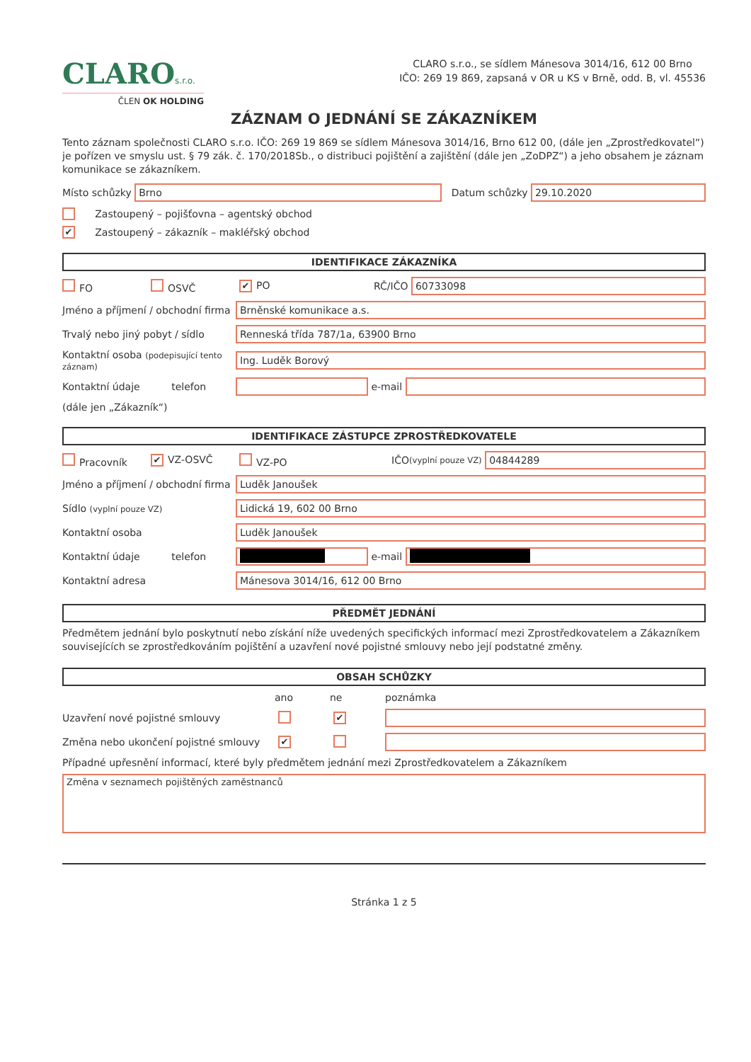CLARO s.r.o.
ČLEN OK HOLDING
CLARO s.r.o., se sídlem Mánesova 3014/16, 612 00 Brno
IČO: 269 19 869, zapsaná v OR u KS v Brně, odd. B, vl. 45536
ZÁZNAM O JEDNÁNÍ SE ZÁKAZNÍKEM
Tento záznam společnosti CLARO s.r.o. IČO: 269 19 869 se sídlem Mánesova 3014/16, Brno 612 00, (dále jen „Zprostředkovatel“) je pořízen ve smyslu ust. § 79 zák. č. 170/2018Sb., o distribuci pojištění a zajištění (dále jen „ZoDPZ“) a jeho obsahem je záznam komunikace se zákazníkem.
Místo schůzky Brno Datum schůzky 29.10.2020
Zastoupený – pojišťovna – agentský obchod
✔ Zastoupený – zákazník – makléřský obchod
IDENTIFIKACE ZÁKAZNÍKA
FO OSVČ ✔ PO RČ/IČO 60733098
Jméno a příjmení / obchodní firma Brněnské komunikace a.s.
Trvalý nebo jiný pobyt / sídlo Renneská třída 787/1a, 63900 Brno
Kontaktní osoba (podepisující tento záznam) Ing. Luděk Borový
Kontaktní údaje telefon e-mail
(dále jen „Zákazník“)
IDENTIFIKACE ZÁSTUPCE ZPROSTŘEDKOVATELE
Pracovník ✔ VZ-OSVČ VZ-PO IČO (vyplní pouze VZ) 04844289
Jméno a příjmení / obchodní firma Luděk Janoušek
Sídlo (vyplní pouze VZ) Lidická 19, 602 00 Brno
Kontaktní osoba Luděk Janoušek
Kontaktní údaje telefon e-mail
Kontaktní adresa Mánesova 3014/16, 612 00 Brno
PŘEDMĚT JEDNÁNÍ
Předmětem jednání bylo poskytnutí nebo získání níže uvedených specifických informací mezi Zprostředkovatelem a Zákazníkem souvisejících se zprostředkováním pojištění a uzavření nové pojistné smlouvy nebo její podstatné změny.
OBSAH SCHŮZKY
ano ne poznámka
Uzavření nové pojistné smlouvy ✔
Změna nebo ukončení pojistné smlouvy ✔
Případné upřesnění informací, které byly předmětem jednání mezi Zprostředkovatelem a Zákazníkem
Změna v seznamech pojištěných zaměstnanců
Stránka 1 z 5